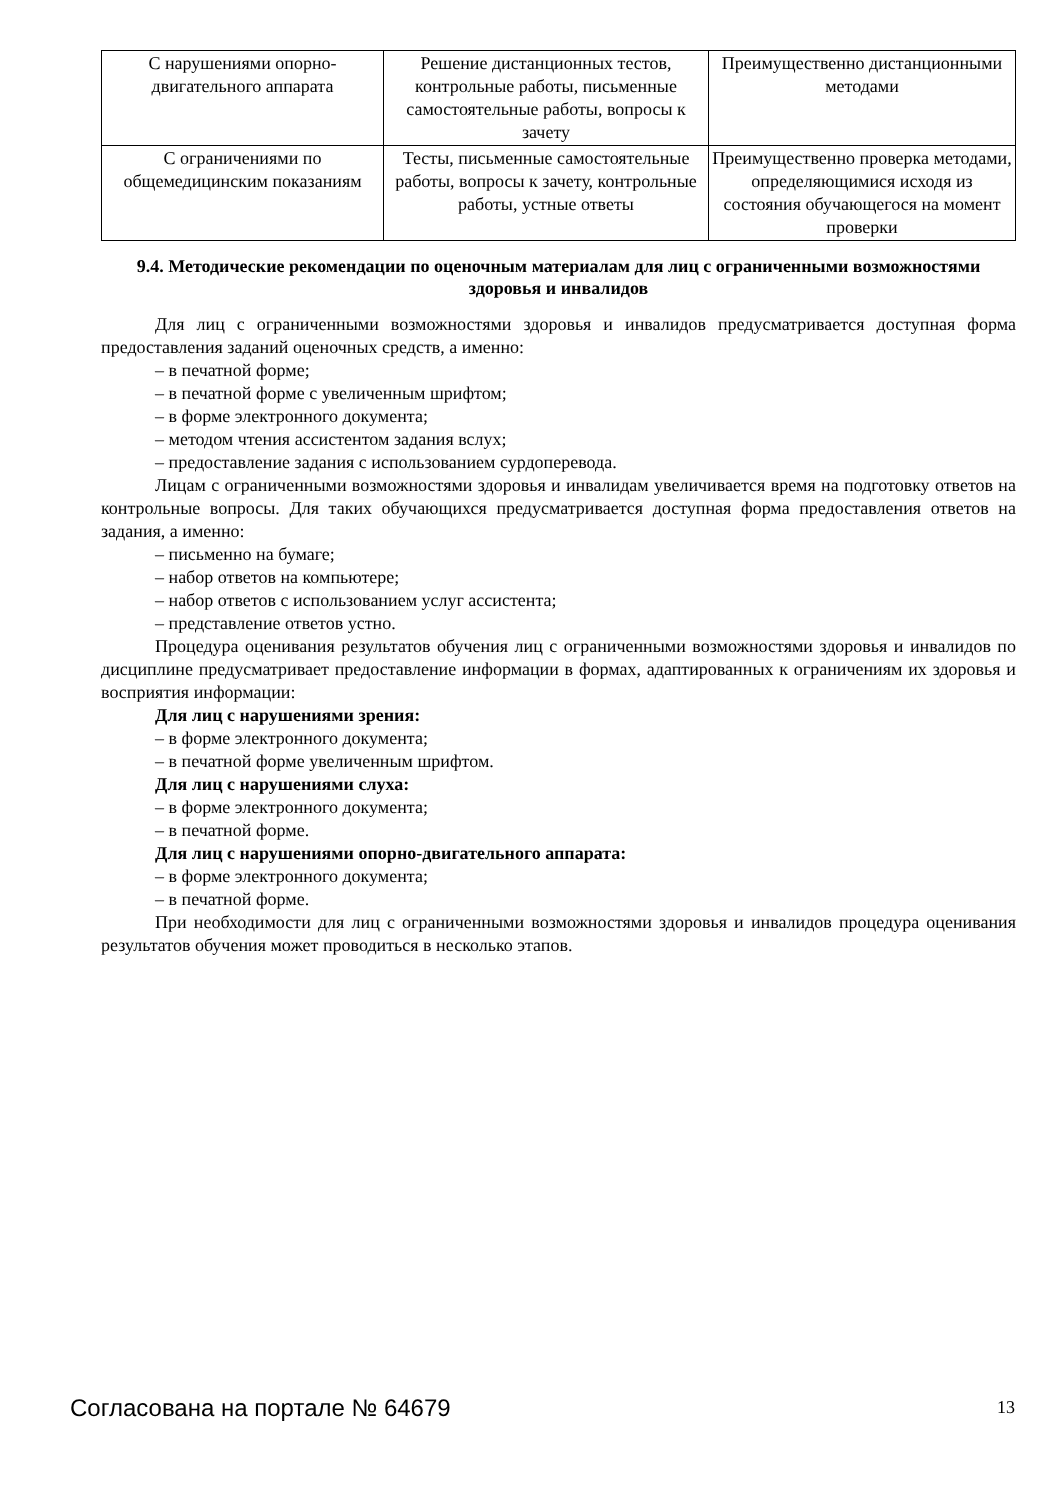| С нарушениями опорно-двигательного аппарата | Решение дистанционных тестов, контрольные работы, письменные самостоятельные работы, вопросы к зачету | Преимущественно дистанционными методами |
| С ограничениями по общемедицинским показаниям | Тесты, письменные самостоятельные работы, вопросы к зачету, контрольные работы, устные ответы | Преимущественно проверка методами, определяющимися исходя из состояния обучающегося на момент проверки |
9.4. Методические рекомендации по оценочным материалам для лиц с ограниченными возможностями здоровья и инвалидов
Для лиц с ограниченными возможностями здоровья и инвалидов предусматривается доступная форма предоставления заданий оценочных средств, а именно:
– в печатной форме;
– в печатной форме с увеличенным шрифтом;
– в форме электронного документа;
– методом чтения ассистентом задания вслух;
– предоставление задания с использованием сурдоперевода.
Лицам с ограниченными возможностями здоровья и инвалидам увеличивается время на подготовку ответов на контрольные вопросы. Для таких обучающихся предусматривается доступная форма предоставления ответов на задания, а именно:
– письменно на бумаге;
– набор ответов на компьютере;
– набор ответов с использованием услуг ассистента;
– представление ответов устно.
Процедура оценивания результатов обучения лиц с ограниченными возможностями здоровья и инвалидов по дисциплине предусматривает предоставление информации в формах, адаптированных к ограничениям их здоровья и восприятия информации:
Для лиц с нарушениями зрения:
– в форме электронного документа;
– в печатной форме увеличенным шрифтом.
Для лиц с нарушениями слуха:
– в форме электронного документа;
– в печатной форме.
Для лиц с нарушениями опорно-двигательного аппарата:
– в форме электронного документа;
– в печатной форме.
При необходимости для лиц с ограниченными возможностями здоровья и инвалидов процедура оценивания результатов обучения может проводиться в несколько этапов.
Согласована на портале № 64679 13